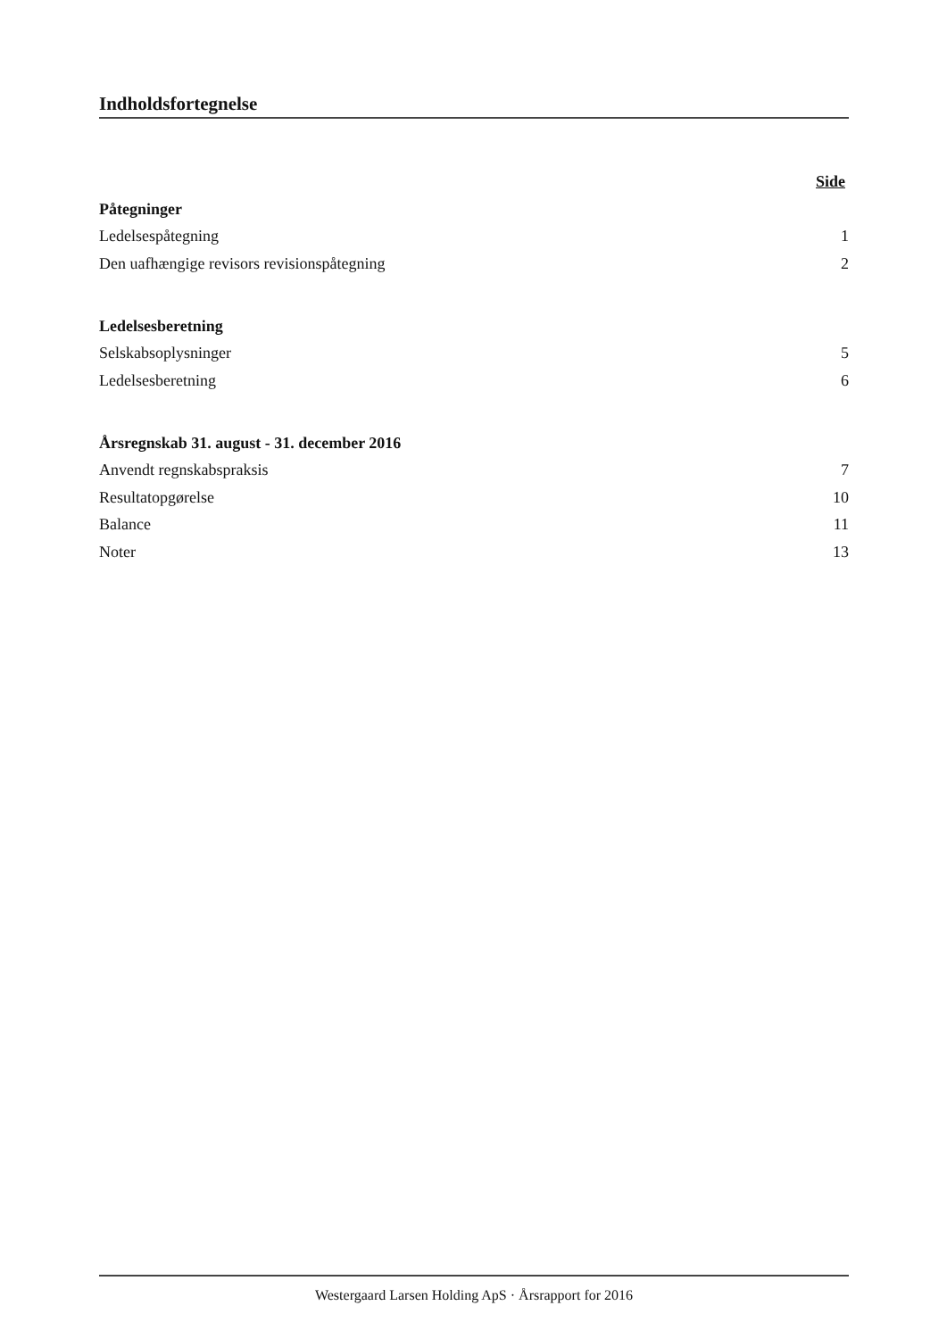Indholdsfortegnelse
Side
Påtegninger
Ledelsespåtegning 1
Den uafhængige revisors revisionspåtegning 2
Ledelsesberetning
Selskabsoplysninger 5
Ledelsesberetning 6
Årsregnskab 31. august - 31. december 2016
Anvendt regnskabspraksis 7
Resultatopgørelse 10
Balance 11
Noter 13
Westergaard Larsen Holding ApS · Årsrapport for 2016